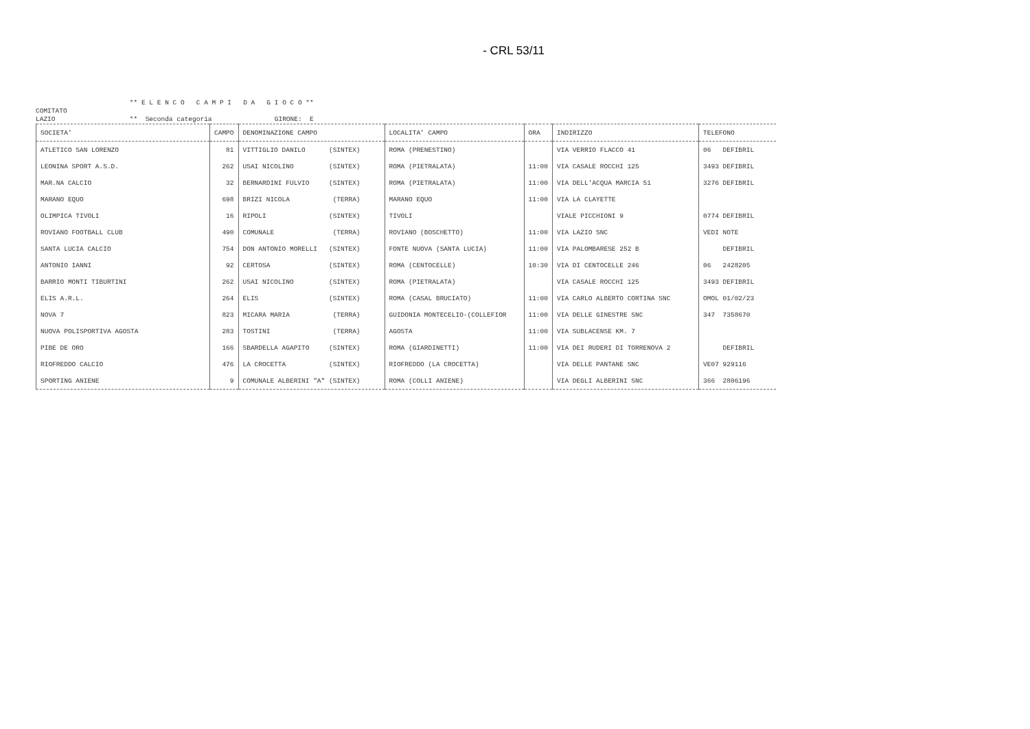- CRL 53/11
** E L E N C O C A M P I D A G I O C O **
COMITATO
LAZIO ** Seconda categoria GIRONE: E
| SOCIETA' | CAMPO | DENOMINAZIONE CAMPO | LOCALITA' CAMPO | ORA | INDIRIZZO | TELEFONO |
| --- | --- | --- | --- | --- | --- | --- |
| ATLETICO SAN LORENZO | 81 | VITTIGLIO DANILO (SINTEX) | ROMA (PRENESTINO) | | VIA VERRIO FLACCO 41 | 06 DEFIBRIL |
| LEONINA SPORT A.S.D. | 262 | USAI NICOLINO (SINTEX) | ROMA (PIETRALATA) | 11:00 | VIA CASALE ROCCHI 125 | 3493 DEFIBRIL |
| MAR.NA CALCIO | 32 | BERNARDINI FULVIO (SINTEX) | ROMA (PIETRALATA) | 11:00 | VIA DELL'ACQUA MARCIA 51 | 3276 DEFIBRIL |
| MARANO EQUO | 698 | BRIZI NICOLA (TERRA) | MARANO EQUO | 11:00 | VIA LA CLAYETTE | |
| OLIMPICA TIVOLI | 16 | RIPOLI (SINTEX) | TIVOLI | | VIALE PICCHIONI 9 | 0774 DEFIBRIL |
| ROVIANO FOOTBALL CLUB | 490 | COMUNALE (TERRA) | ROVIANO (BOSCHETTO) | 11:00 | VIA LAZIO SNC | VEDI NOTE |
| SANTA LUCIA CALCIO | 754 | DON ANTONIO MORELLI (SINTEX) | FONTE NUOVA (SANTA LUCIA) | 11:00 | VIA PALOMBARESE 252 B | DEFIBRIL |
| ANTONIO IANNI | 92 | CERTOSA (SINTEX) | ROMA (CENTOCELLE) | 10:30 | VIA DI CENTOCELLE 246 | 06 2428205 |
| BARRIO MONTI TIBURTINI | 262 | USAI NICOLINO (SINTEX) | ROMA (PIETRALATA) | | VIA CASALE ROCCHI 125 | 3493 DEFIBRIL |
| ELIS A.R.L. | 264 | ELIS (SINTEX) | ROMA (CASAL BRUCIATO) | 11:00 | VIA CARLO ALBERTO CORTINA SNC | OMOL 01/02/23 |
| NOVA 7 | 823 | MICARA MARIA (TERRA) | GUIDONIA MONTECELIO-(COLLEFIOR | 11:00 | VIA DELLE GINESTRE SNC | 347 7358670 |
| NUOVA POLISPORTIVA AGOSTA | 283 | TOSTINI (TERRA) | AGOSTA | 11:00 | VIA SUBLACENSE KM. 7 | |
| PIBE DE ORO | 166 | SBARDELLA AGAPITO (SINTEX) | ROMA (GIARDINETTI) | 11:00 | VIA DEI RUDERI DI TORRENOVA 2 | DEFIBRIL |
| RIOFREDDO CALCIO | 476 | LA CROCETTA (SINTEX) | RIOFREDDO (LA CROCETTA) | | VIA DELLE PANTANE SNC | VE07 929116 |
| SPORTING ANIENE | 9 | COMUNALE ALBERINI "A" (SINTEX) | ROMA (COLLI ANIENE) | | VIA DEGLI ALBERINI SNC | 366 2806196 |